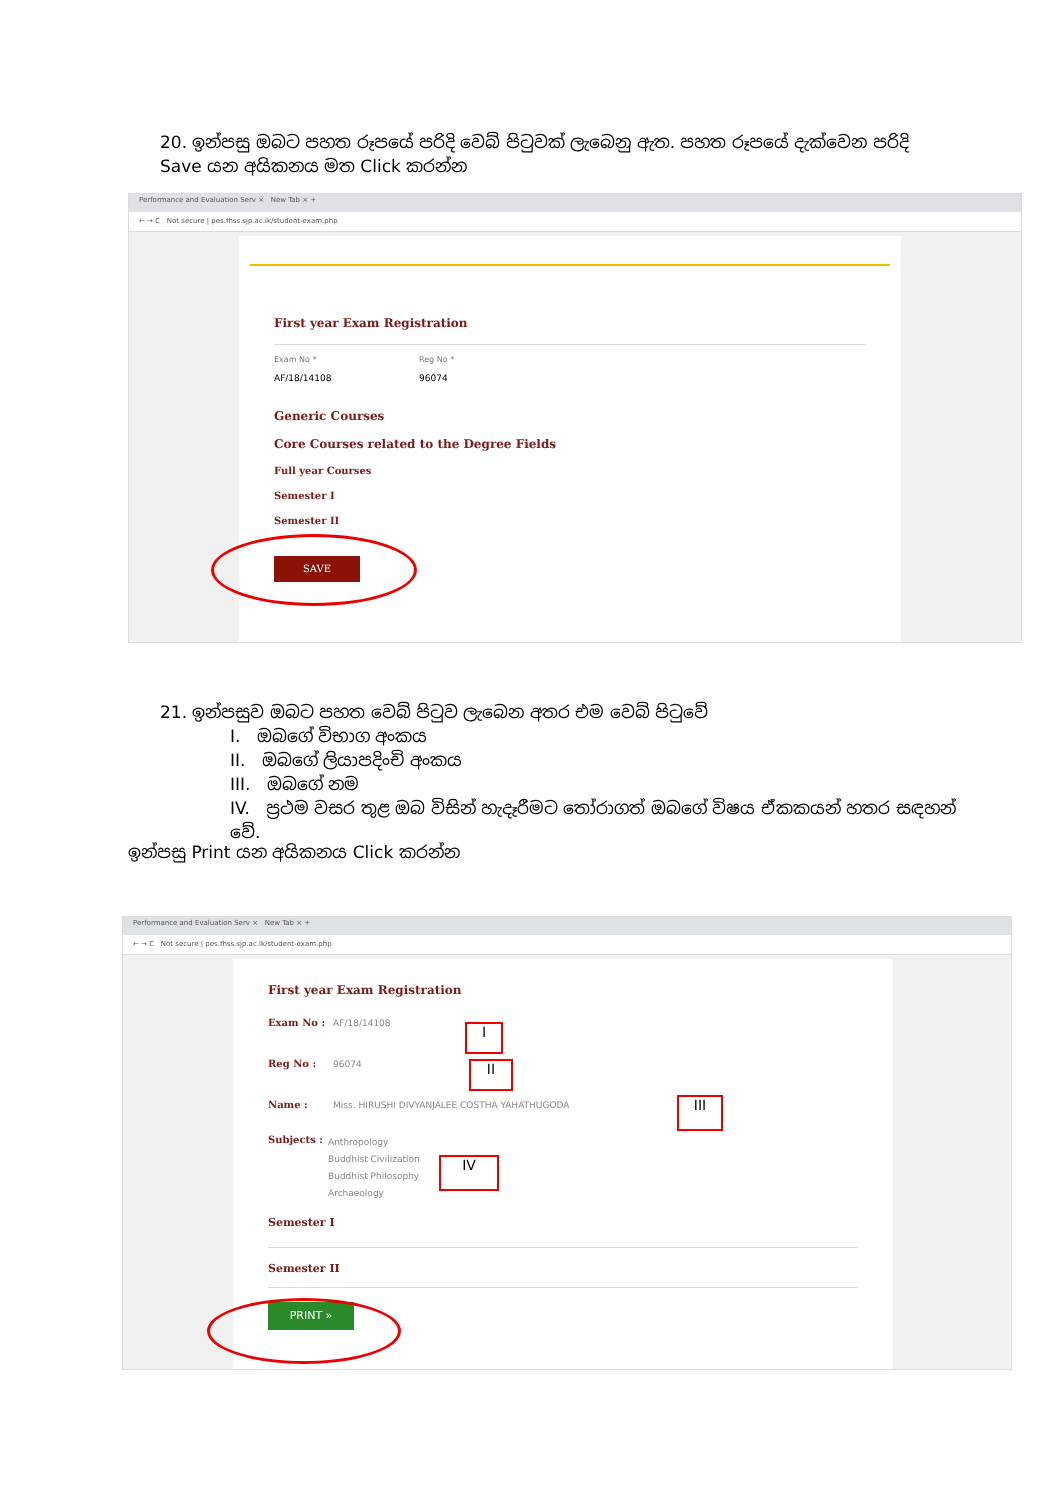20. ඉන්පසු ඔබට පහත රූපයේ පරිදි වෙබ් පිටුවක් ලැබෙනු ඇත. පහත රූපයේ දැක්වෙන පරිදි Save යන අයිකනය මත Click කරන්න
Performance and Evaluation Serv × New Tab × +
← → C Not secure | pes.fhss.sjp.ac.lk/student-exam.php
First year Exam Registration
Exam No *
AF/18/14108
Reg No *
96074
Generic Courses
Core Courses related to the Degree Fields
Full year Courses
Semester I
Semester II
SAVE
21. ඉන්පසුව ඔබට පහත වෙබ් පිටුව ලැබෙන අතර එම වෙබ් පිටුවේ
I. ඔබගේ විභාග අංකය
II. ඔබගේ ලියාපදිංචි අංකය
III. ඔබගේ නම
IV. ප්‍රථම වසර තුළ ඔබ විසින් හැදෑරීමට තෝරාගත් ඔබගේ විෂය ඒකකයන් හතර සඳහන් වේ.
ඉන්පසු Print යන අයිකනය Click කරන්න
Performance and Evaluation Serv × New Tab × +
← → C Not secure | pes.fhss.sjp.ac.lk/student-exam.php
First year Exam Registration
Exam No : AF/18/14108
Reg No : 96074
Name : Miss. HIRUSHI DIVYANJALEE COSTHA YAHATHUGODA
Subjects :
Anthropology
Buddhist Civilization
Buddhist Philosophy
Archaeology
Semester I
Semester II
PRINT »
I
II
III
IV